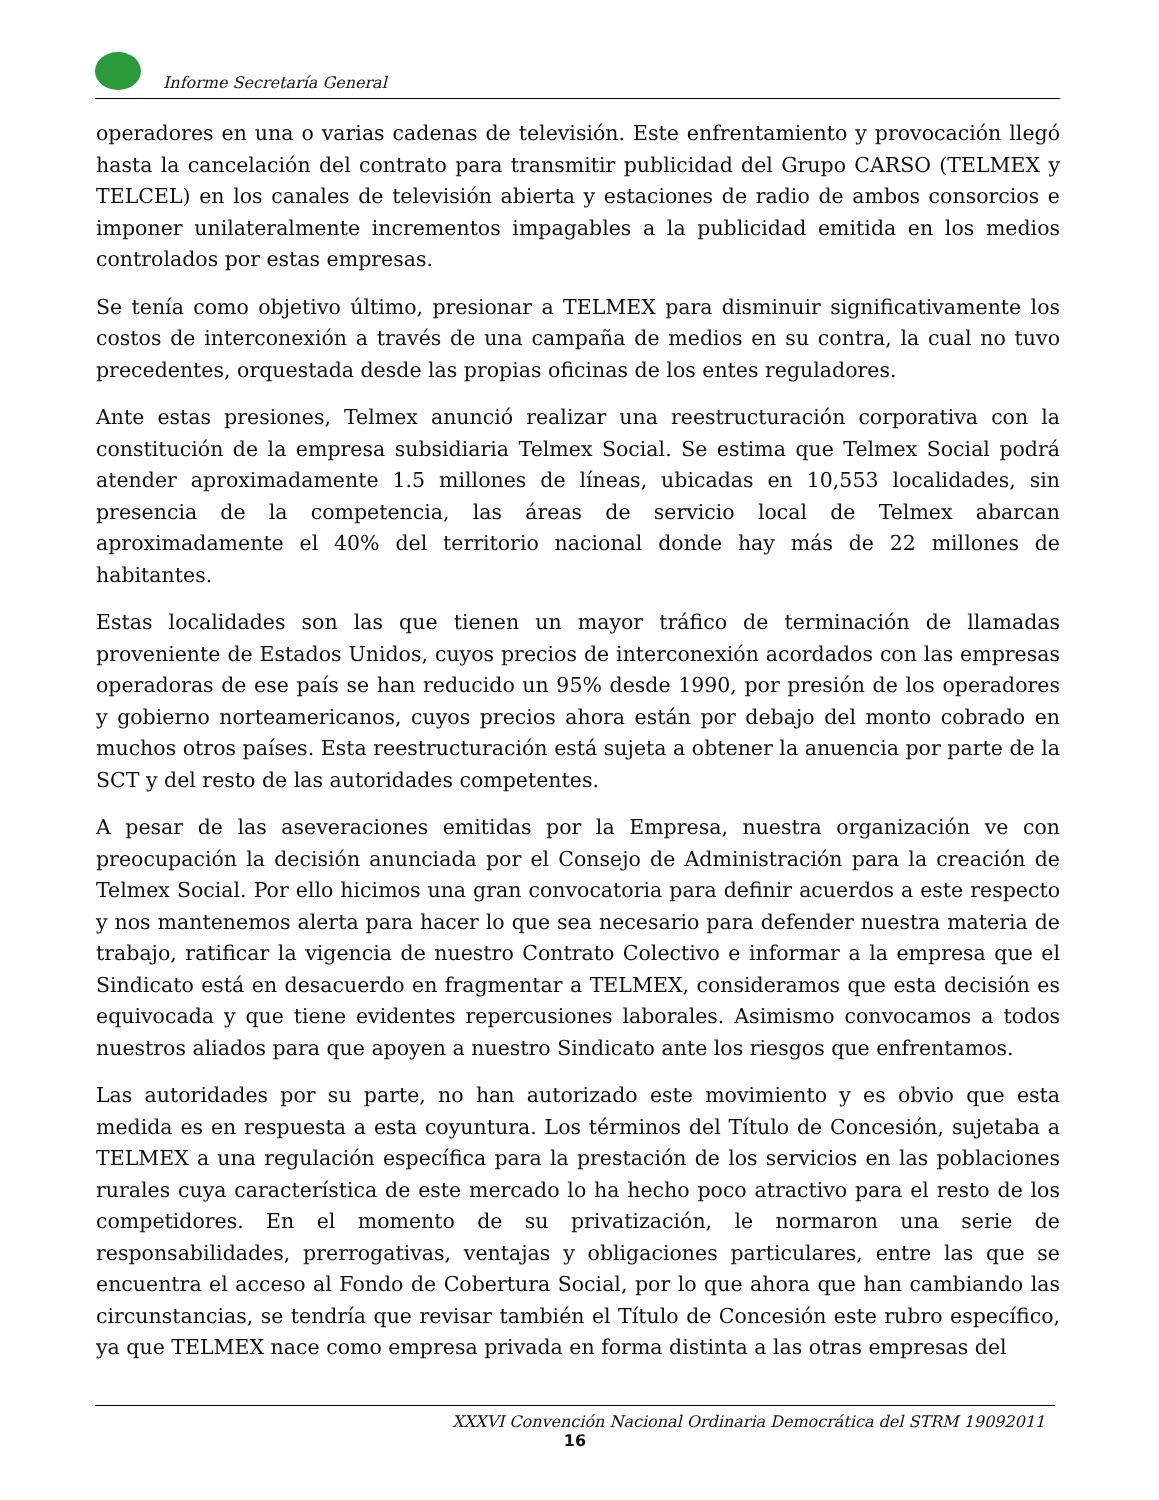Informe Secretaría General
operadores en una o varias cadenas de televisión. Este enfrentamiento y provocación llegó hasta la cancelación del contrato para transmitir publicidad del Grupo CARSO (TELMEX y TELCEL) en los canales de televisión abierta y estaciones de radio de ambos consorcios e imponer unilateralmente incrementos impagables a la publicidad emitida en los medios controlados por estas empresas.
Se tenía como objetivo último, presionar a TELMEX para disminuir significativamente los costos de interconexión a través de una campaña de medios en su contra, la cual no tuvo precedentes, orquestada desde las propias oficinas de los entes reguladores.
Ante estas presiones, Telmex anunció realizar una reestructuración corporativa con la constitución de la empresa subsidiaria Telmex Social. Se estima que Telmex Social podrá atender aproximadamente 1.5 millones de líneas, ubicadas en 10,553 localidades, sin presencia de la competencia, las áreas de servicio local de Telmex abarcan aproximadamente el 40% del territorio nacional donde hay más de 22 millones de habitantes.
Estas localidades son las que tienen un mayor tráfico de terminación de llamadas proveniente de Estados Unidos, cuyos precios de interconexión acordados con las empresas operadoras de ese país se han reducido un 95% desde 1990, por presión de los operadores y gobierno norteamericanos, cuyos precios ahora están por debajo del monto cobrado en muchos otros países. Esta reestructuración está sujeta a obtener la anuencia por parte de la SCT y del resto de las autoridades competentes.
A pesar de las aseveraciones emitidas por la Empresa, nuestra organización ve con preocupación la decisión anunciada por el Consejo de Administración para la creación de Telmex Social. Por ello hicimos una gran convocatoria para definir acuerdos a este respecto y nos mantenemos alerta para hacer lo que sea necesario para defender nuestra materia de trabajo, ratificar la vigencia de nuestro Contrato Colectivo e informar a la empresa que el Sindicato está en desacuerdo en fragmentar a TELMEX, consideramos que esta decisión es equivocada y que tiene evidentes repercusiones laborales. Asimismo convocamos a todos nuestros aliados para que apoyen a nuestro Sindicato ante los riesgos que enfrentamos.
Las autoridades por su parte, no han autorizado este movimiento y es obvio que esta medida es en respuesta a esta coyuntura. Los términos del Título de Concesión, sujetaba a TELMEX a una regulación específica para la prestación de los servicios en las poblaciones rurales cuya característica de este mercado lo ha hecho poco atractivo para el resto de los competidores. En el momento de su privatización, le normaron una serie de responsabilidades, prerrogativas, ventajas y obligaciones particulares, entre las que se encuentra el acceso al Fondo de Cobertura Social, por lo que ahora que han cambiando las circunstancias, se tendría que revisar también el Título de Concesión este rubro específico, ya que TELMEX nace como empresa privada en forma distinta a las otras empresas del
XXXVI Convención Nacional Ordinaria Democrática del STRM 19092011
16